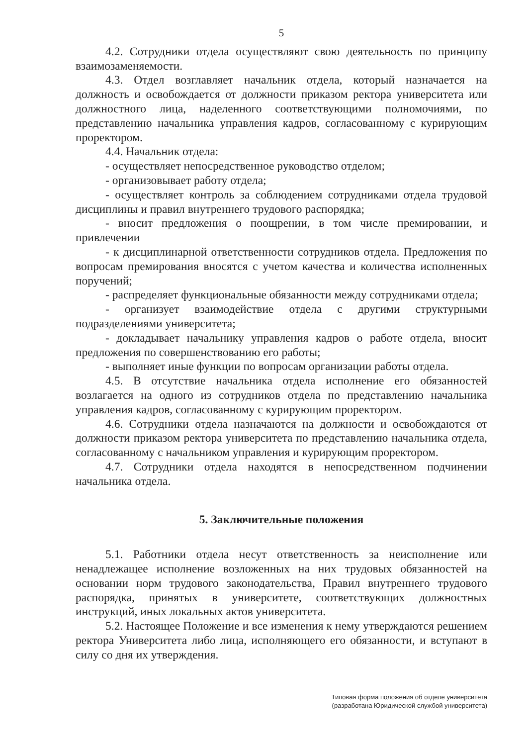5
4.2. Сотрудники отдела осуществляют свою деятельность по принципу взаимозаменяемости.
4.3. Отдел возглавляет начальник отдела, который назначается на должность и освобождается от должности приказом ректора университета или должностного лица, наделенного соответствующими полномочиями, по представлению начальника управления кадров, согласованному с курирующим проректором.
4.4. Начальник отдела:
- осуществляет непосредственное руководство отделом;
- организовывает работу отдела;
- осуществляет контроль за соблюдением сотрудниками отдела трудовой дисциплины и правил внутреннего трудового распорядка;
- вносит предложения о поощрении, в том числе премировании, и привлечении
- к дисциплинарной ответственности сотрудников отдела. Предложения по вопросам премирования вносятся с учетом качества и количества исполненных поручений;
- распределяет функциональные обязанности между сотрудниками отдела;
- организует взаимодействие отдела с другими структурными подразделениями университета;
- докладывает начальнику управления кадров о работе отдела, вносит предложения по совершенствованию его работы;
- выполняет иные функции по вопросам организации работы отдела.
4.5. В отсутствие начальника отдела исполнение его обязанностей возлагается на одного из сотрудников отдела по представлению начальника управления кадров, согласованному с курирующим проректором.
4.6. Сотрудники отдела назначаются на должности и освобождаются от должности приказом ректора университета по представлению начальника отдела, согласованному с начальником управления и курирующим проректором.
4.7. Сотрудники отдела находятся в непосредственном подчинении начальника отдела.
5. Заключительные положения
5.1. Работники отдела несут ответственность за неисполнение или ненадлежащее исполнение возложенных на них трудовых обязанностей на основании норм трудового законодательства, Правил внутреннего трудового распорядка, принятых в университете, соответствующих должностных инструкций, иных локальных актов университета.
5.2. Настоящее Положение и все изменения к нему утверждаются решением ректора Университета либо лица, исполняющего его обязанности, и вступают в силу со дня их утверждения.
Типовая форма положения об отделе университета
(разработана Юридической службой университета)